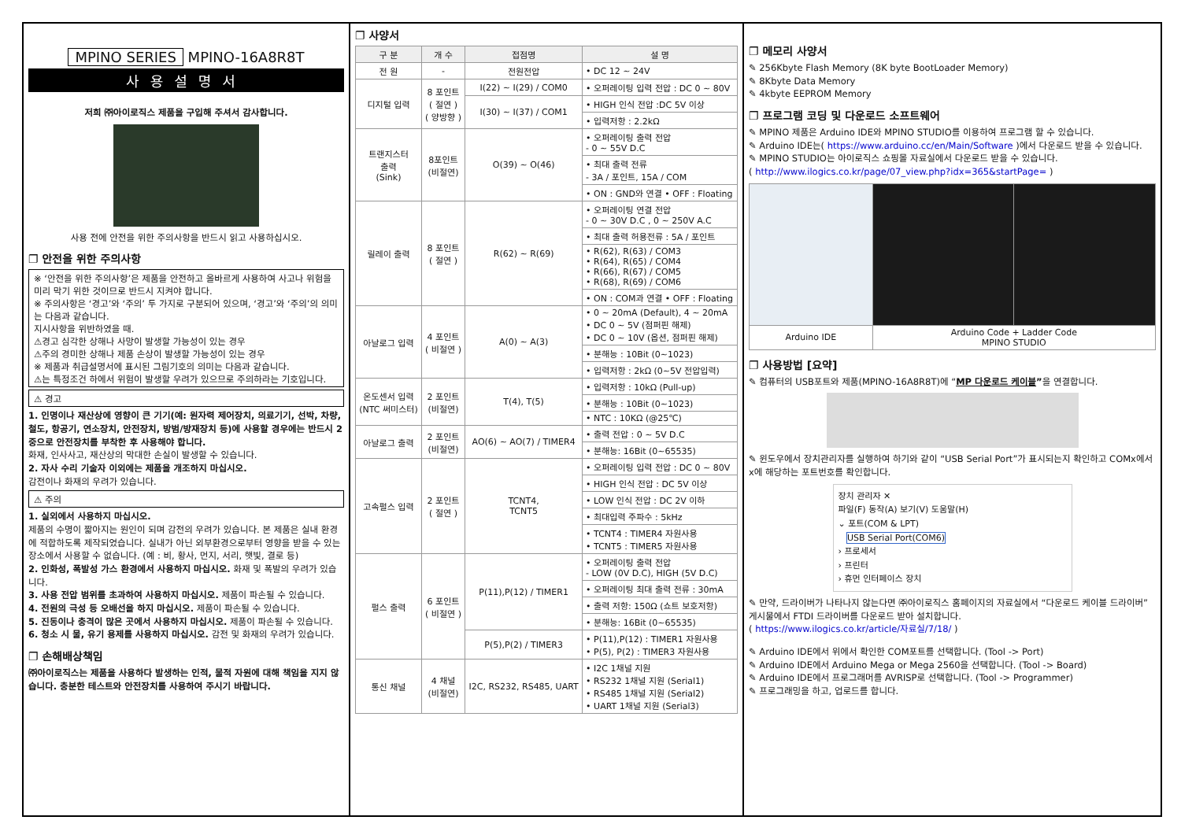MPINO SERIES MPINO-16A8R8T
사용설명서
저희 ㈜아이로직스 제품을 구입해 주셔서 감사합니다.
사용 전에 안전을 위한 주의사항을 반드시 읽고 사용하십시오.
❐ 안전을 위한 주의사항
※ ‘안전을 위한 주의사항’은 제품을 안전하고 올바르게 사용하여 사고나 위험을 미리 막기 위한 것이므로 반드시 지켜야 합니다.
※ 주의사항은 ‘경고’와 ‘주의’ 두 가지로 구분되어 있으며, ‘경고’와 ‘주의’의 의미는 다음과 같습니다.
지시사항을 위반하였을 때.
⚠경고 심각한 상해나 사망이 발생할 가능성이 있는 경우
⚠주의 경미한 상해나 제품 손상이 발생할 가능성이 있는 경우
※ 제품과 취급설명서에 표시된 그림기호의 의미는 다음과 같습니다.
⚠는 특정조건 하에서 위험이 발생할 우려가 있으므로 주의하라는 기호입니다.
⚠ 경고
1. 인명이나 재산상에 영향이 큰 기기(예: 원자력 제어장치, 의료기기, 선박, 차량, 철도, 항공기, 연소장치, 안전장치, 방범/방재장치 등)에 사용할 경우에는 반드시 2중으로 안전장치를 부착한 후 사용해야 합니다.
화재, 인사사고, 재산상의 막대한 손실이 발생할 수 있습니다.
2. 자사 수리 기술자 이외에는 제품을 개조하지 마십시오.
감전이나 화재의 우려가 있습니다.
⚠ 주의
1. 실외에서 사용하지 마십시오.
제품의 수명이 짧아지는 원인이 되며 감전의 우려가 있습니다. 본 제품은 실내 환경에 적합하도록 제작되었습니다. 실내가 아닌 외부환경으로부터 영향을 받을 수 있는 장소에서 사용할 수 없습니다. (예 : 비, 황사, 먼지, 서리, 햇빛, 결로 등)
2. 인화성, 폭발성 가스 환경에서 사용하지 마십시오. 화재 및 폭발의 우려가 있습니다.
3. 사용 전압 범위를 초과하여 사용하지 마십시오. 제품이 파손될 수 있습니다.
4. 전원의 극성 등 오배선을 하지 마십시오. 제품이 파손될 수 있습니다.
5. 진동이나 충격이 많은 곳에서 사용하지 마십시오. 제품이 파손될 수 있습니다.
6. 청소 시 물, 유기 용제를 사용하지 마십시오. 감전 및 화재의 우려가 있습니다.
❐ 손해배상책임
㈜아이로직스는 제품을 사용하다 발생하는 인적, 물적 자원에 대해 책임을 지지 않습니다. 충분한 테스트와 안전장치를 사용하여 주시기 바랍니다.
❐ 사양서
| 구 분 | 개 수 | 접점명 | 설 명 |
| --- | --- | --- | --- |
| 전 원 | - | 전원전압 | • DC 12 ~ 24V |
| 디지털 입력 | 8 포인트 ( 절연 ) ( 양방향 ) | I(22) ~ I(29) / COM0 | • 오퍼레이팅 입력 전압 : DC 0 ~ 80V |
| | | I(30) ~ I(37) / COM1 | • HIGH 인식 전압 :DC 5V 이상 |
| | | | • 입력저항 : 2.2kΩ |
| 트랜지스터 출력 (Sink) | 8포인트 (비절연) | O(39) ~ O(46) | • 오퍼레이팅 출력 전압 - 0 ~ 55V D.C |
| | | | • 최대 출력 전류 - 3A / 포인트, 15A / COM |
| | | | • ON : GND와 연결 • OFF : Floating |
| 릴레이 출력 | 8 포인트 ( 절연 ) | R(62) ~ R(69) | • 오퍼레이팅 연결 전압 - 0 ~ 30V D.C , 0 ~ 250V A.C |
| | | | • 최대 출력 허용전류 : 5A / 포인트 |
| | | | • R(62), R(63) / COM3 • R(64), R(65) / COM4 • R(66), R(67) / COM5 • R(68), R(69) / COM6 |
| | | | • ON : COM과 연결 • OFF : Floating |
| 아날로그 입력 | 4 포인트 ( 비절연 ) | A(0) ~ A(3) | • 0 ~ 20mA (Default), 4 ~ 20mA • DC 0 ~ 5V (점퍼핀 해제) • DC 0 ~ 10V (옵션, 점퍼핀 해제) |
| | | | • 분해능 : 10Bit (0~1023) |
| | | | • 입력저항 : 2kΩ (0~5V 전압입력) |
| 온도센서 입력 (NTC 써미스터) | 2 포인트 (비절연) | T(4), T(5) | • 입력저항 : 10kΩ (Pull-up) |
| | | | • 분해능 : 10Bit (0~1023) |
| | | | • NTC : 10KΩ (@25℃) |
| 아날로그 출력 | 2 포인트 (비절연) | AO(6) ~ AO(7) / TIMER4 | • 출력 전압 : 0 ~ 5V D.C |
| | | | • 분해능: 16Bit (0~65535) |
| 고속펄스 입력 | 2 포인트 ( 절연 ) | TCNT4, TCNT5 | • 오퍼레이팅 입력 전압 : DC 0 ~ 80V |
| | | | • HIGH 인식 전압 : DC 5V 이상 |
| | | | • LOW 인식 전압 : DC 2V 이하 |
| | | | • 최대입력 주파수 : 5kHz |
| | | | • TCNT4 : TIMER4 자원사용 • TCNT5 : TIMER5 자원사용 |
| 펄스 출력 | 6 포인트 ( 비절연 ) | P(11),P(12) / TIMER1 | • 오퍼레이팅 출력 전압 - LOW (0V D.C), HIGH (5V D.C) |
| | | | • 오퍼레이팅 최대 출력 전류 : 30mA |
| | | | • 출력 저항: 150Ω (쇼트 보호저항) |
| | | | • 분해능: 16Bit (0~65535) |
| | | P(5),P(2) / TIMER3 | • P(11),P(12) : TIMER1 자원사용 • P(5), P(2) : TIMER3 자원사용 |
| 통신 채널 | 4 채널 (비절연) | I2C, RS232, RS485, UART | • I2C 1채널 지원 • RS232 1채널 지원 (Serial1) • RS485 1채널 지원 (Serial2) • UART 1채널 지원 (Serial3) |
❐ 메모리 사양서
✎ 256Kbyte Flash Memory (8K byte BootLoader Memory)
✎ 8Kbyte Data Memory
✎ 4kbyte EEPROM Memory
❐ 프로그램 코딩 및 다운로드 소프트웨어
✎ MPINO 제품은 Arduino IDE와 MPINO STUDIO를 이용하여 프로그램 할 수 있습니다.
✎ Arduino IDE는( https://www.arduino.cc/en/Main/Software )에서 다운로드 받을 수 있습니다.
✎ MPINO STUDIO는 아이로직스 쇼핑몰 자료실에서 다운로드 받을 수 있습니다.
( http://www.ilogics.co.kr/page/07_view.php?idx=365&startPage= )
| Arduino IDE | Arduino Code + Ladder Code MPINO STUDIO | |
❐ 사용방법 [요약]
✎ 컴퓨터의 USB포트와 제품(MPINO-16A8R8T)에 “MP 다운로드 케이블”을 연결합니다.
✎ 윈도우에서 장치관리자를 실행하여 하기와 같이 “USB Serial Port”가 표시되는지 확인하고 COMx에서 x에 해당하는 포트번호를 확인합니다.
장치 관리자 ✕
파일(F) 동작(A) 보기(V) 도움말(H)
⌄ 포트(COM & LPT)
USB Serial Port(COM6)
› 프로세서
› 프린터
› 휴먼 인터페이스 장치
✎ 만약, 드라이버가 나타나지 않는다면 ㈜아이로직스 홈페이지의 자료실에서 “다운로드 케이블 드라이버” 게시물에서 FTDI 드라이버를 다운로드 받아 설치합니다.
( https://www.ilogics.co.kr/article/자료실/7/18/ )
✎ Arduino IDE에서 위에서 확인한 COM포트를 선택합니다. (Tool -> Port)
✎ Arduino IDE에서 Arduino Mega or Mega 2560을 선택합니다. (Tool -> Board)
✎ Arduino IDE에서 프로그래머를 AVRISP로 선택합니다. (Tool -> Programmer)
✎ 프로그래밍을 하고, 업로드를 합니다.